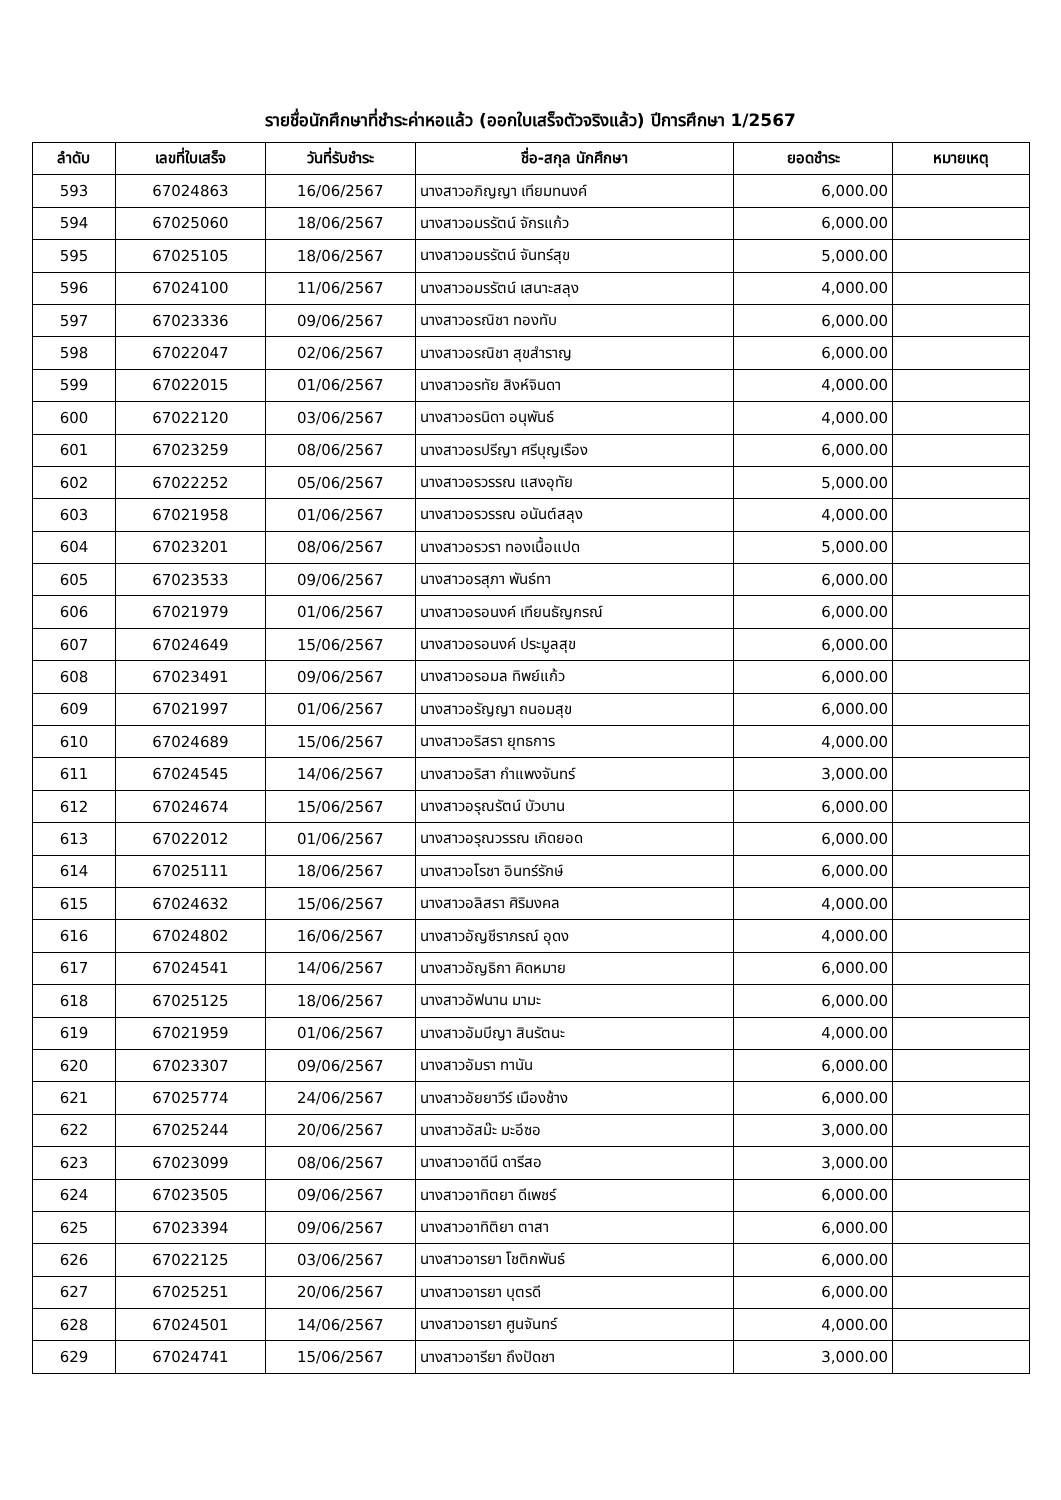รายชื่อนักศึกษาที่ชำระค่าหอแล้ว (ออกใบเสร็จตัวจริงแล้ว) ปีการศึกษา 1/2567
| ลำดับ | เลขที่ใบเสร็จ | วันที่รับชำระ | ชื่อ-สกุล นักศึกษา | ยอดชำระ | หมายเหตุ |
| --- | --- | --- | --- | --- | --- |
| 593 | 67024863 | 16/06/2567 | นางสาวอภิญญา เทียมทนงค์ | 6,000.00 | |
| 594 | 67025060 | 18/06/2567 | นางสาวอมรรัตน์ จักรแก้ว | 6,000.00 | |
| 595 | 67025105 | 18/06/2567 | นางสาวอมรรัตน์ จันทร์สุข | 5,000.00 | |
| 596 | 67024100 | 11/06/2567 | นางสาวอมรรัตน์ เสนาะสลุง | 4,000.00 | |
| 597 | 67023336 | 09/06/2567 | นางสาวอรณิชา ทองทับ | 6,000.00 | |
| 598 | 67022047 | 02/06/2567 | นางสาวอรณิชา สุขสำราญ | 6,000.00 | |
| 599 | 67022015 | 01/06/2567 | นางสาวอรทัย สิงห์จินดา | 4,000.00 | |
| 600 | 67022120 | 03/06/2567 | นางสาวอรนิดา อนุพันธ์ | 4,000.00 | |
| 601 | 67023259 | 08/06/2567 | นางสาวอรปรีญา ศรีบุญเรือง | 6,000.00 | |
| 602 | 67022252 | 05/06/2567 | นางสาวอรวรรณ แสงอุทัย | 5,000.00 | |
| 603 | 67021958 | 01/06/2567 | นางสาวอรวรรณ อนันต์สลุง | 4,000.00 | |
| 604 | 67023201 | 08/06/2567 | นางสาวอรวรา ทองเนื้อแปด | 5,000.00 | |
| 605 | 67023533 | 09/06/2567 | นางสาวอรสุภา พันธ์ทา | 6,000.00 | |
| 606 | 67021979 | 01/06/2567 | นางสาวอรอนงค์ เทียนธัญกรณ์ | 6,000.00 | |
| 607 | 67024649 | 15/06/2567 | นางสาวอรอนงค์ ประมูลสุข | 6,000.00 | |
| 608 | 67023491 | 09/06/2567 | นางสาวอรอมล ทิพย์แก้ว | 6,000.00 | |
| 609 | 67021997 | 01/06/2567 | นางสาวอรัญญา ถนอมสุข | 6,000.00 | |
| 610 | 67024689 | 15/06/2567 | นางสาวอริสรา ยุทธการ | 4,000.00 | |
| 611 | 67024545 | 14/06/2567 | นางสาวอริสา กำแพงจันทร์ | 3,000.00 | |
| 612 | 67024674 | 15/06/2567 | นางสาวอรุณรัตน์ บัวบาน | 6,000.00 | |
| 613 | 67022012 | 01/06/2567 | นางสาวอรุณวรรณ เกิดยอด | 6,000.00 | |
| 614 | 67025111 | 18/06/2567 | นางสาวอโรชา อินทร์รักษ์ | 6,000.00 | |
| 615 | 67024632 | 15/06/2567 | นางสาวอลิสรา ศิริมงคล | 4,000.00 | |
| 616 | 67024802 | 16/06/2567 | นางสาวอัญชีราภรณ์ อุดง | 4,000.00 | |
| 617 | 67024541 | 14/06/2567 | นางสาวอัญธิกา คิดหมาย | 6,000.00 | |
| 618 | 67025125 | 18/06/2567 | นางสาวอัฟนาน มามะ | 6,000.00 | |
| 619 | 67021959 | 01/06/2567 | นางสาวอัมบีญา สินรัตนะ | 4,000.00 | |
| 620 | 67023307 | 09/06/2567 | นางสาวอัมรา ทานัน | 6,000.00 | |
| 621 | 67025774 | 24/06/2567 | นางสาวอัยยาวีร์ เมืองช้าง | 6,000.00 | |
| 622 | 67025244 | 20/06/2567 | นางสาวอัสม๊ะ มะอีซอ | 3,000.00 | |
| 623 | 67023099 | 08/06/2567 | นางสาวอาดีนี ดารีสอ | 3,000.00 | |
| 624 | 67023505 | 09/06/2567 | นางสาวอาทิตยา ดีเพชร์ | 6,000.00 | |
| 625 | 67023394 | 09/06/2567 | นางสาวอาทิติยา ตาสา | 6,000.00 | |
| 626 | 67022125 | 03/06/2567 | นางสาวอารยา โชติกพันธ์ | 6,000.00 | |
| 627 | 67025251 | 20/06/2567 | นางสาวอารยา บุตรดี | 6,000.00 | |
| 628 | 67024501 | 14/06/2567 | นางสาวอารยา ศูนจันทร์ | 4,000.00 | |
| 629 | 67024741 | 15/06/2567 | นางสาวอารียา ถึงปัดชา | 3,000.00 | |